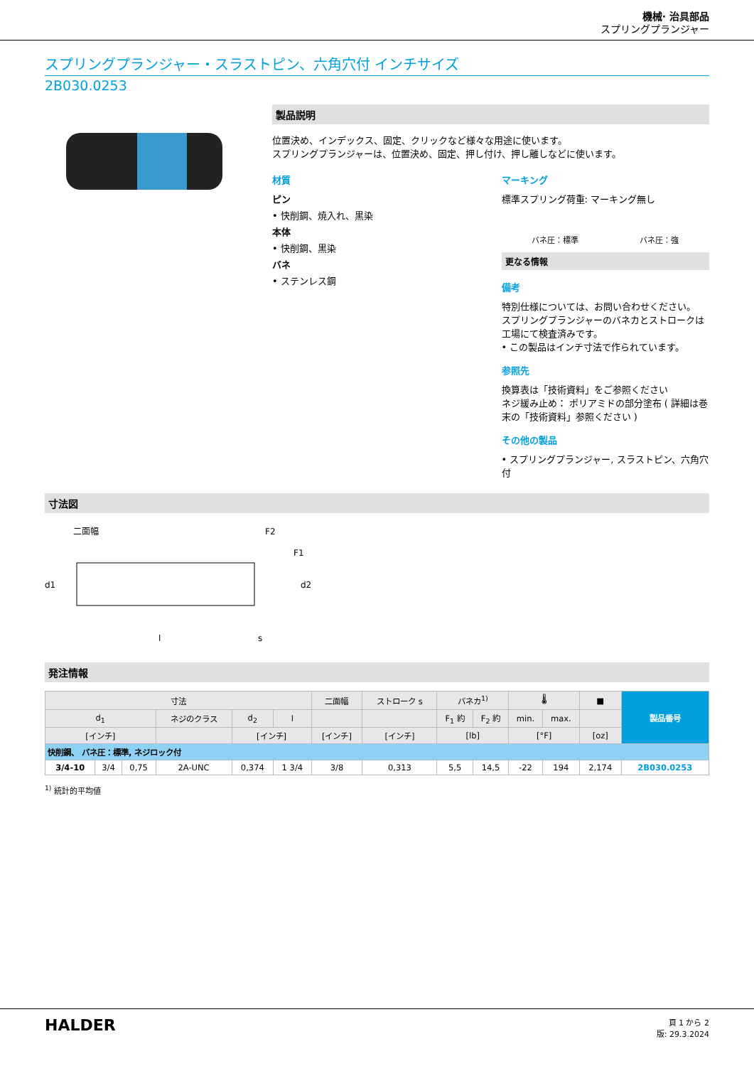機械· 治具部品
スプリングプランジャー
スプリングプランジャー・スラストピン、六角穴付 インチサイズ
2B030.0253
製品説明
位置決め、インデックス、固定、クリックなど様々な用途に使います。
スプリングプランジャーは、位置決め、固定、押し付け、押し離しなどに使います。
材質
ピン
• 快削鋼、焼入れ、黒染
本体
• 快削鋼、黒染
バネ
• ステンレス鋼
マーキング
標準スプリング荷重: マーキング無し
バネ圧：標準 バネ圧：強
更なる情報
備考
特別仕様については、お問い合わせください。
スプリングプランジャーのバネカとストロークは工場にて検査済みです。
• この製品はインチ寸法で作られています。
参照先
換算表は「技術資料」をご参照ください
ネジ緩み止め： ポリアミドの部分塗布 ( 詳細は巻末の「技術資料」参照ください )
その他の製品
• スプリングプランジャー, スラストピン、六角穴付
寸法図
二面幅
F2
F1
d1
d2
l
s
発注情報
| 寸法 | | | | | | 二面幅 | ストローク s | バネカ<sup>1)</sup> | | 🌡 | | ■ | 製品番号 |
| --- | --- | --- | --- | --- | --- | --- | --- | --- | --- | --- | --- | --- | --- |
| d<sub>1</sub> | | | ネジのクラス | d<sub>2</sub> | l | | | F<sub>1</sub> 約 | F<sub>2</sub> 約 | min. | max. | | |
| [インチ] | | | | [インチ] | | [インチ] | [インチ] | [lb] | | [°F] | | [oz] | |
| 快削鋼、 バネ圧：標準, ネジロック付 | | | | | | | | | | | | | |
| 3/4-10 | 3/4 | 0,75 | 2A-UNC | 0,374 | 1 3/4 | 3/8 | 0,313 | 5,5 | 14,5 | -22 | 194 | 2,174 | 2B030.0253 |
<sup>1)</sup> 統計的平均値
HALDER
頁 1 から 2
版: 29.3.2024